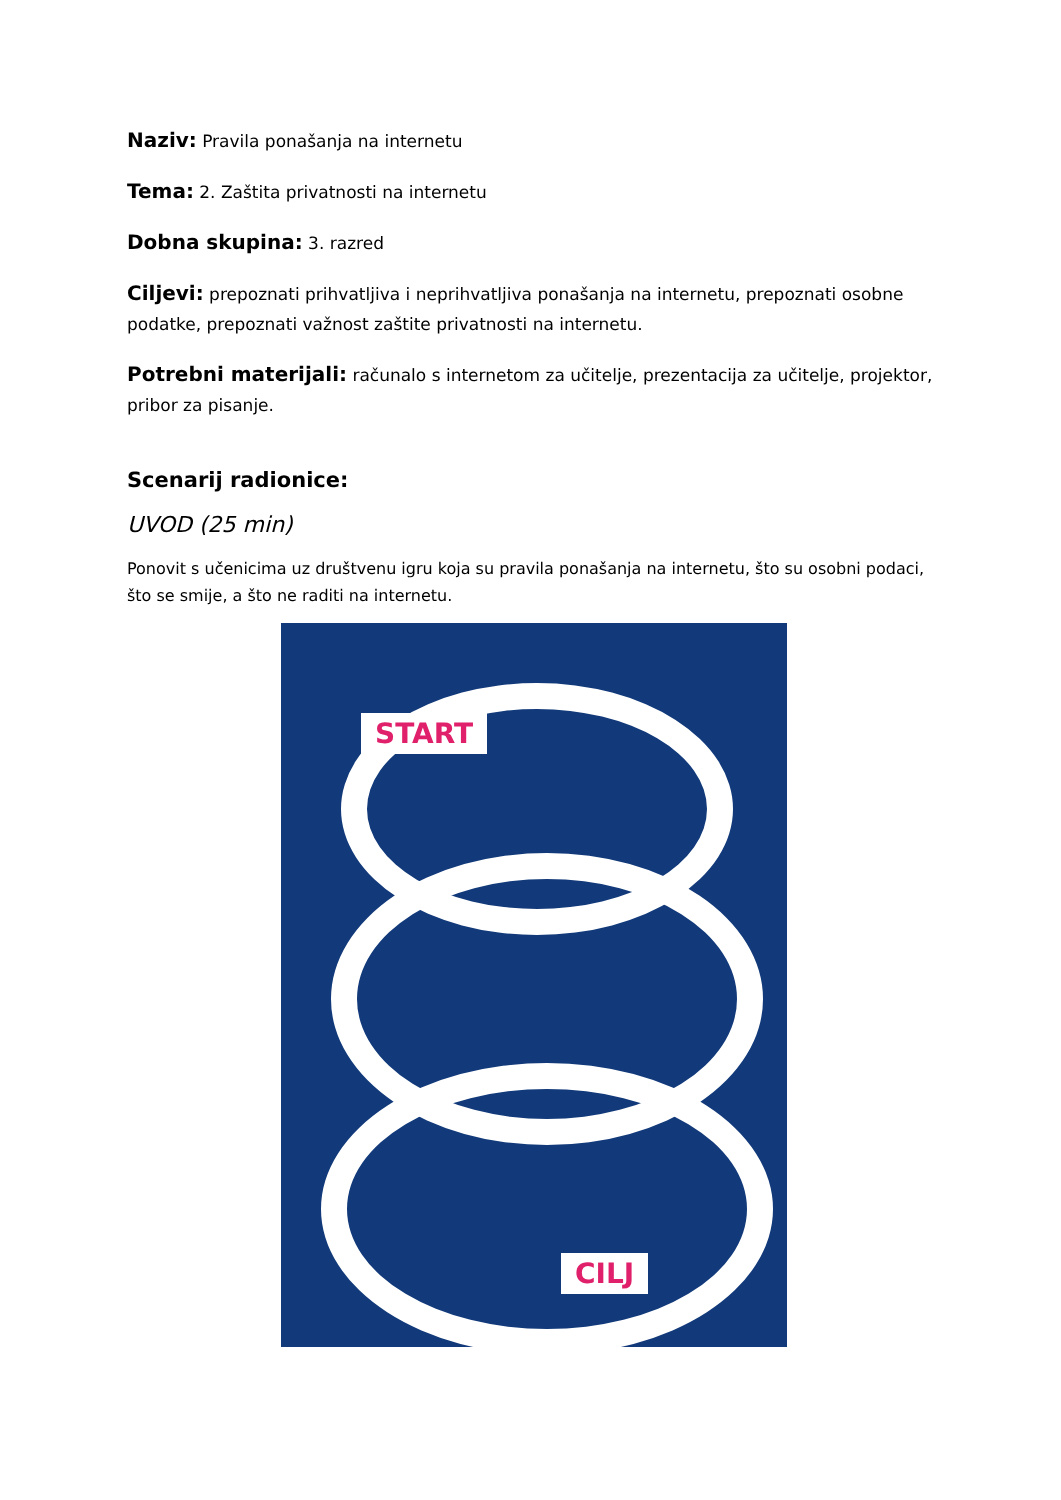Naziv: Pravila ponašanja na internetu
Tema: 2. Zaštita privatnosti na internetu
Dobna skupina: 3. razred
Ciljevi: prepoznati prihvatljiva i neprihvatljiva ponašanja na internetu, prepoznati osobne podatke, prepoznati važnost zaštite privatnosti na internetu.
Potrebni materijali: računalo s internetom za učitelje, prezentacija za učitelje, projektor, pribor za pisanje.
Scenarij radionice:
UVOD (25 min)
Ponovit s učenicima uz društvenu igru koja su pravila ponašanja na internetu, što su osobni podaci, što se smije, a što ne raditi na internetu.
START
CILJ